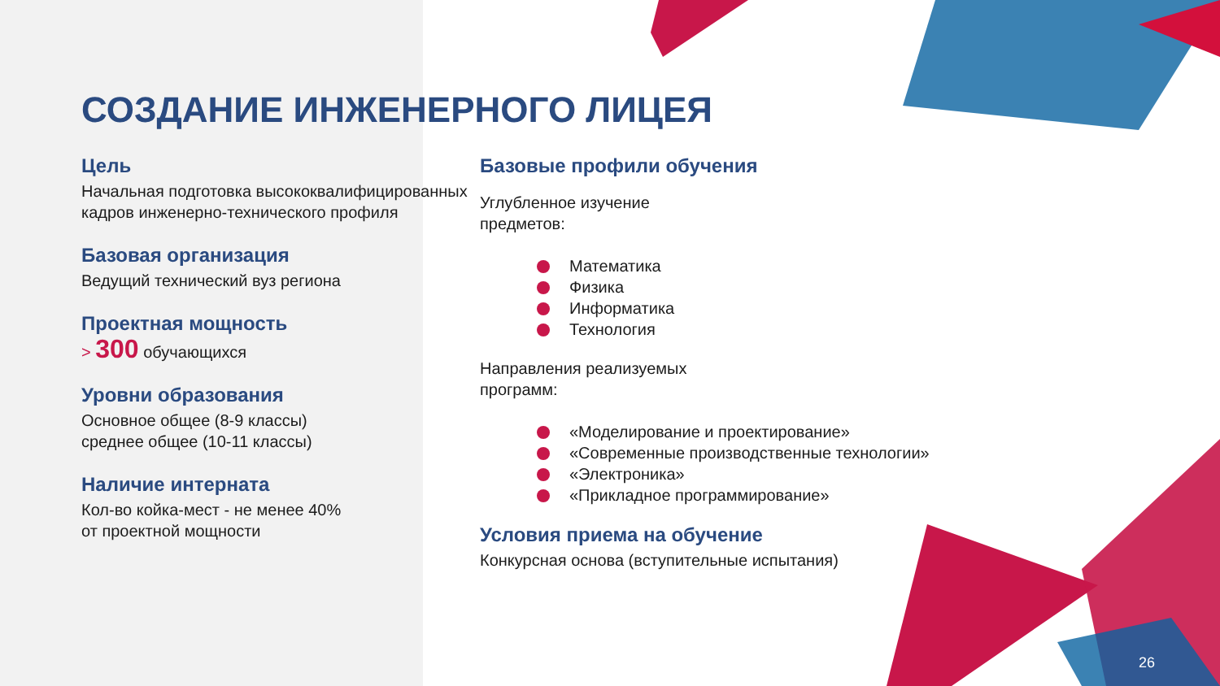СОЗДАНИЕ ИНЖЕНЕРНОГО ЛИЦЕЯ
Цель
Начальная подготовка высококвалифицированных кадров инженерно-технического профиля
Базовая организация
Ведущий технический вуз региона
Проектная мощность
> 300 обучающихся
Уровни образования
Основное общее (8-9 классы)
среднее общее (10-11 классы)
Наличие интерната
Кол-во койка-мест - не менее 40%
от проектной мощности
Базовые профили обучения
Углубленное изучение
предметов:
Математика
Физика
Информатика
Технология
Направления реализуемых
программ:
«Моделирование и проектирование»
«Современные производственные технологии»
«Электроника»
«Прикладное программирование»
Условия приема на обучение
Конкурсная основа (вступительные испытания)
26